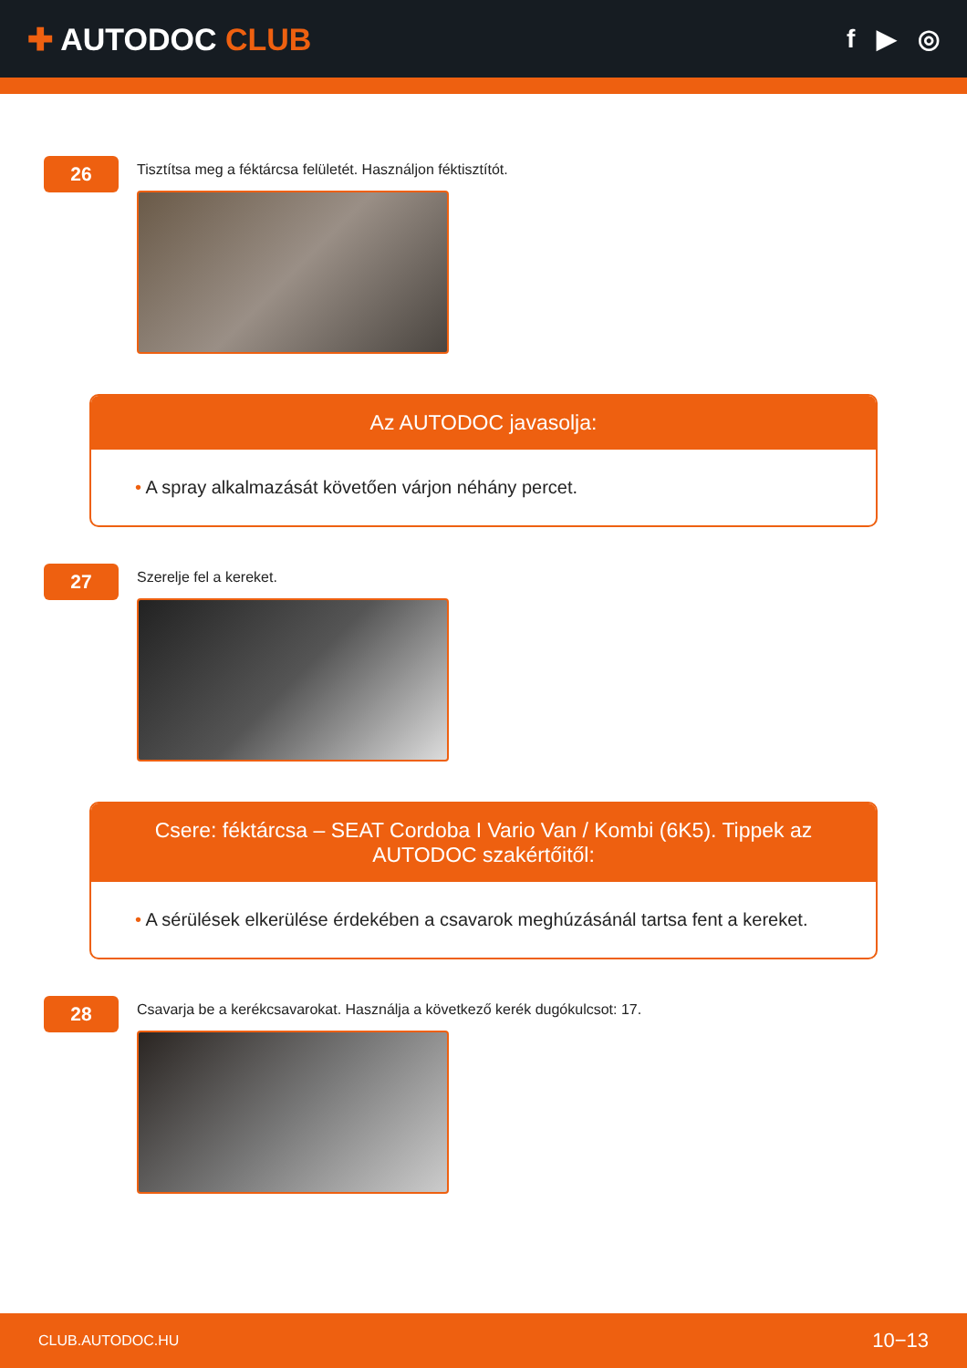✚ AUTODOC CLUB
f ▶ ◎
26
Tisztítsa meg a féktárcsa felületét. Használjon féktisztítót.
Az AUTODOC javasolja:
• A spray alkalmazását követően várjon néhány percet.
27
Szerelje fel a kereket.
Csere: féktárcsa – SEAT Cordoba I Vario Van / Kombi (6K5). Tippek az AUTODOC szakértőitől:
• A sérülések elkerülése érdekében a csavarok meghúzásánál tartsa fent a kereket.
28
Csavarja be a kerékcsavarokat. Használja a következő kerék dugókulcsot: 17.
CLUB.AUTODOC.HU
10−13